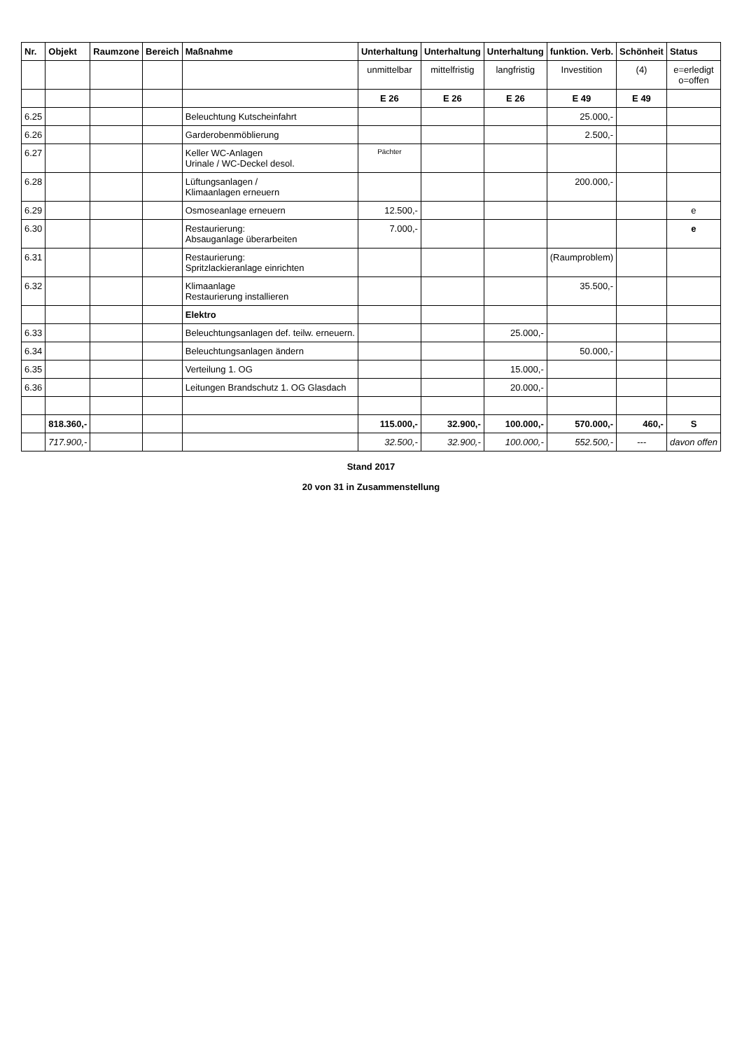| Nr. | Objekt | Raumzone | Bereich | Maßnahme | Unterhaltung | Unterhaltung | Unterhaltung | funktion. Verb. | Schönheit | Status |
| --- | --- | --- | --- | --- | --- | --- | --- | --- | --- | --- |
| | | | | | unmittelbar | mittelfristig | langfristig | Investition | (4) | e=erledigt o=offen |
| | | | | | E 26 | E 26 | E 26 | E 49 | E 49 | |
| 6.25 | | | | Beleuchtung Kutscheinfahrt | | | | 25.000,- | | |
| 6.26 | | | | Garderobenmöblierung | | | | 2.500,- | | |
| 6.27 | | | | Keller WC-Anlagen Urinale / WC-Deckel desol. | Pächter | | | | | |
| 6.28 | | | | Lüftungsanlagen / Klimaanlagen erneuern | | | | 200.000,- | | |
| 6.29 | | | | Osmoseanlage erneuern | 12.500,- | | | | | e |
| 6.30 | | | | Restaurierung: Absauganlage überarbeiten | 7.000,- | | | | | e |
| 6.31 | | | | Restaurierung: Spritzlackieranlage einrichten | | | | (Raumproblem) | | |
| 6.32 | | | | Klimaanlage Restaurierung installieren | | | | 35.500,- | | |
| | | | | Elektro | | | | | | |
| 6.33 | | | | Beleuchtungsanlagen def. teilw. erneuern. | | | 25.000,- | | | |
| 6.34 | | | | Beleuchtungsanlagen ändern | | | | 50.000,- | | |
| 6.35 | | | | Verteilung 1. OG | | | 15.000,- | | | |
| 6.36 | | | | Leitungen Brandschutz 1. OG Glasdach | | | 20.000,- | | | |
| | 818.360,- | | | | 115.000,- | 32.900,- | 100.000,- | 570.000,- | 460,- | S |
| | 717.900,- | | | | 32.500,- | 32.900,- | 100.000,- | 552.500,- | --- | davon offen |
Stand 2017
20 von 31 in Zusammenstellung